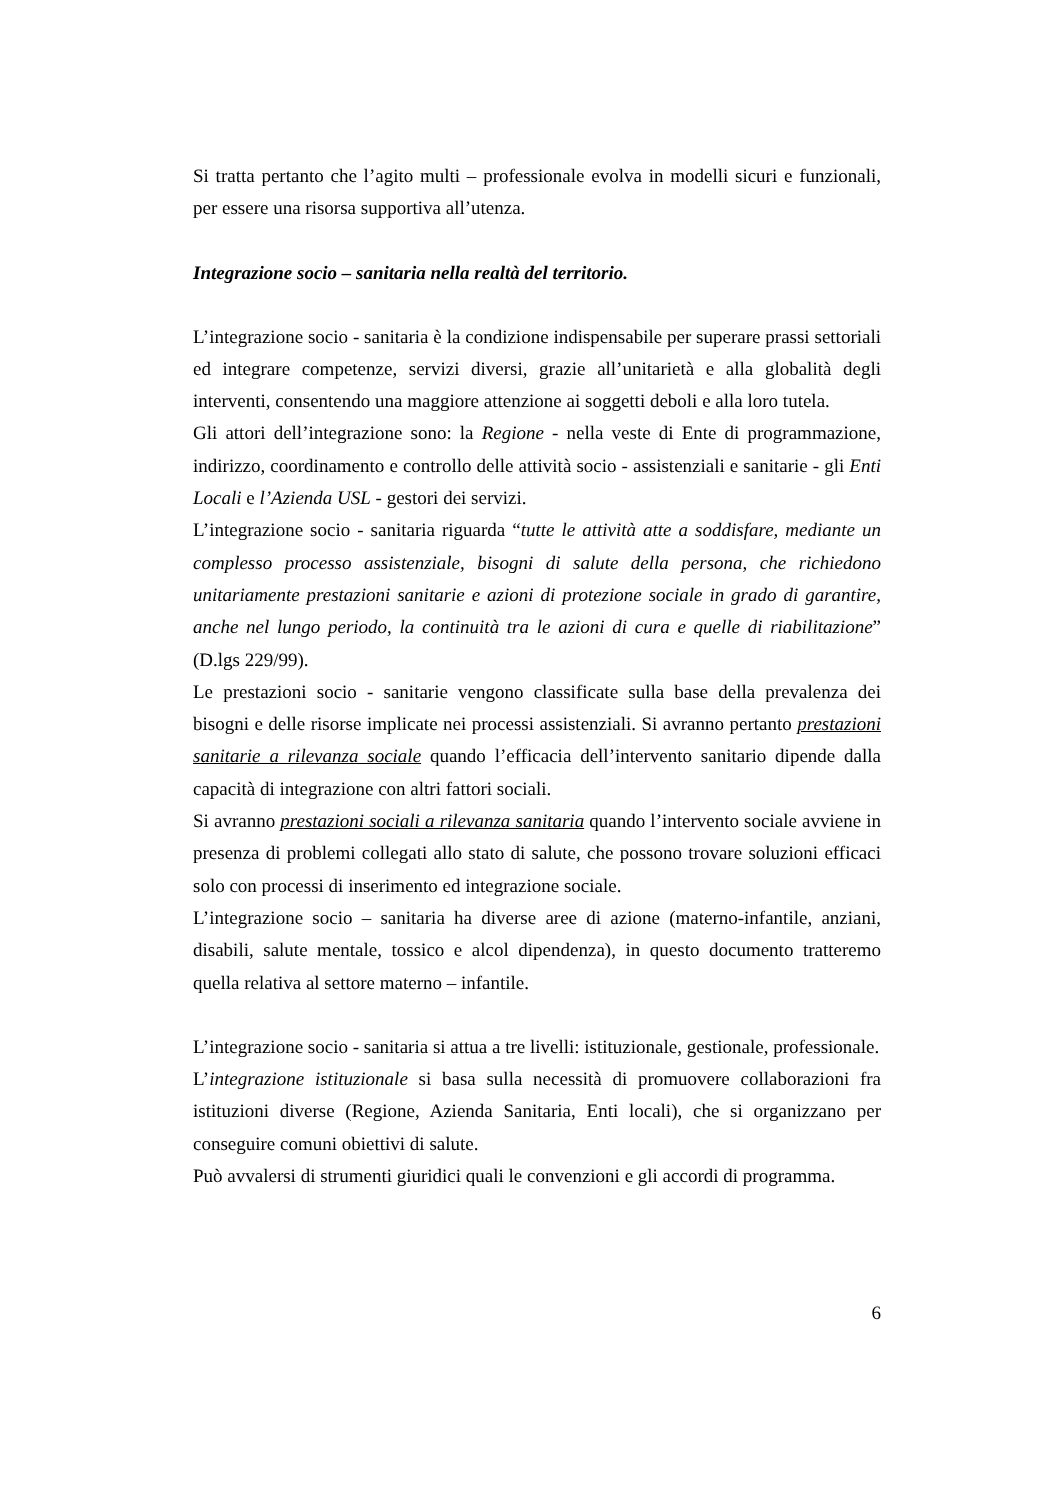Si tratta pertanto che l’agito multi – professionale evolva in modelli sicuri e funzionali, per essere una risorsa supportiva all’utenza.
Integrazione socio – sanitaria nella realtà del territorio.
L’integrazione socio - sanitaria è la condizione indispensabile per superare prassi settoriali ed integrare competenze, servizi diversi, grazie all’unitarietà e alla globalità degli interventi, consentendo una maggiore attenzione ai soggetti deboli e alla loro tutela.
Gli attori dell’integrazione sono: la Regione - nella veste di Ente di programmazione, indirizzo, coordinamento e controllo delle attività socio - assistenziali e sanitarie - gli Enti Locali e l’Azienda USL - gestori dei servizi.
L’integrazione socio - sanitaria riguarda “tutte le attività atte a soddisfare, mediante un complesso processo assistenziale, bisogni di salute della persona, che richiedono unitariamente prestazioni sanitarie e azioni di protezione sociale in grado di garantire, anche nel lungo periodo, la continuità tra le azioni di cura e quelle di riabilitazione” (D.lgs 229/99).
Le prestazioni socio - sanitarie vengono classificate sulla base della prevalenza dei bisogni e delle risorse implicate nei processi assistenziali. Si avranno pertanto prestazioni sanitarie a rilevanza sociale quando l’efficacia dell’intervento sanitario dipende dalla capacità di integrazione con altri fattori sociali.
Si avranno prestazioni sociali a rilevanza sanitaria quando l’intervento sociale avviene in presenza di problemi collegati allo stato di salute, che possono trovare soluzioni efficaci solo con processi di inserimento ed integrazione sociale.
L’integrazione socio – sanitaria ha diverse aree di azione (materno-infantile, anziani, disabili, salute mentale, tossico e alcol dipendenza), in questo documento tratteremo quella relativa al settore materno – infantile.
L’integrazione socio - sanitaria si attua a tre livelli: istituzionale, gestionale, professionale.
L’integrazione istituzionale si basa sulla necessità di promuovere collaborazioni fra istituzioni diverse (Regione, Azienda Sanitaria, Enti locali), che si organizzano per conseguire comuni obiettivi di salute.
Può avvalersi di strumenti giuridici quali le convenzioni e gli accordi di programma.
6